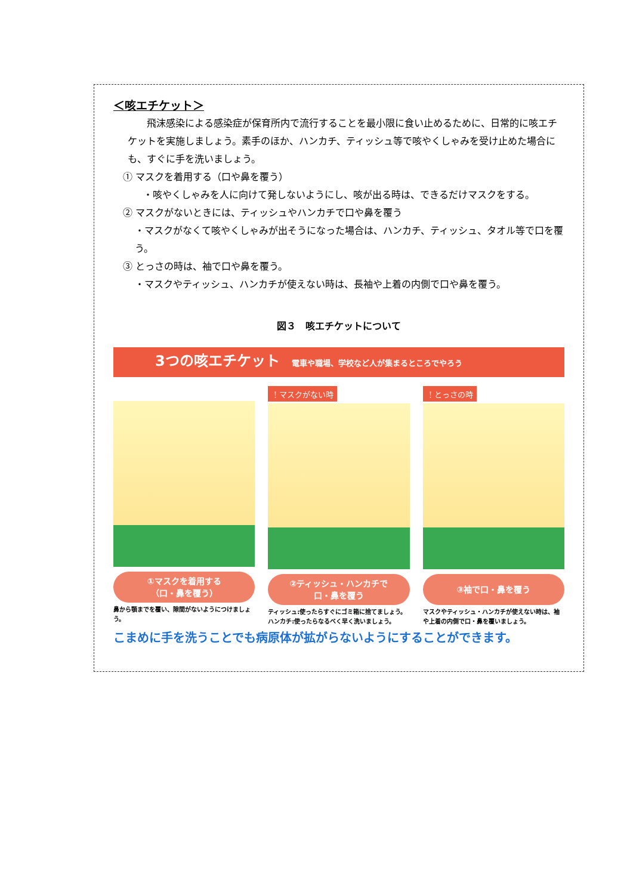＜咳エチケット＞
飛沫感染による感染症が保育所内で流行することを最小限に食い止めるために、日常的に咳エチケットを実施しましょう。素手のほか、ハンカチ、ティッシュ等で咳やくしゃみを受け止めた場合にも、すぐに手を洗いましょう。
① マスクを着用する（口や鼻を覆う）
・咳やくしゃみを人に向けて発しないようにし、咳が出る時は、できるだけマスクをする。
② マスクがないときには、ティッシュやハンカチで口や鼻を覆う
・マスクがなくて咳やくしゃみが出そうになった場合は、ハンカチ、ティッシュ、タオル等で口を覆う。
③ とっさの時は、袖で口や鼻を覆う。
・マスクやティッシュ、ハンカチが使えない時は、長袖や上着の内側で口や鼻を覆う。
図３　咳エチケットについて
3つの咳エチケット 電車や職場、学校など人が集まるところでやろう
①マスクを着用する
（口・鼻を覆う）
鼻から顎までを覆い、隙間がないようにつけましょう。
！マスクがない時
②ティッシュ・ハンカチで
口・鼻を覆う
ティッシュ:使ったらすぐにゴミ箱に捨てましょう。
ハンカチ:使ったらなるべく早く洗いましょう。
！とっさの時
③袖で口・鼻を覆う
マスクやティッシュ・ハンカチが使えない時は、袖や上着の内側で口・鼻を覆いましょう。
こまめに手を洗うことでも病原体が拡がらないようにすることができます。